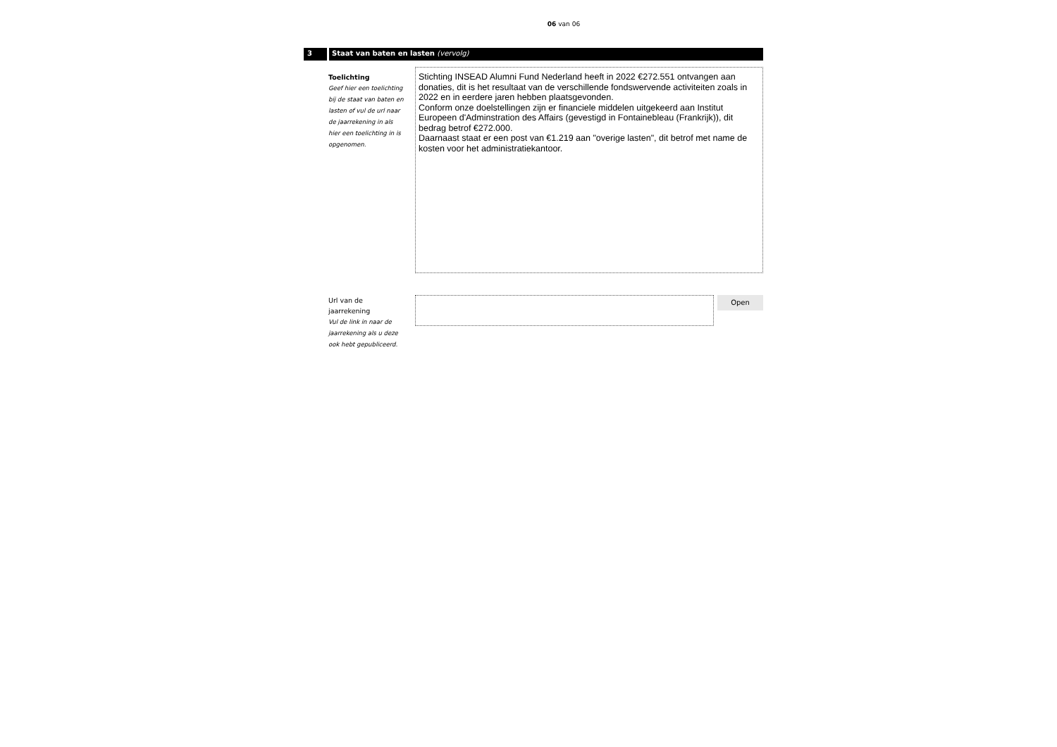06 van 06
3 Staat van baten en lasten (vervolg)
Toelichting
Geef hier een toelichting bij de staat van baten en lasten of vul de url naar de jaarrekening in als hier een toelichting in is opgenomen.
Stichting INSEAD Alumni Fund Nederland heeft in 2022 €272.551 ontvangen aan donaties, dit is het resultaat van de verschillende fondswervende activiteiten zoals in 2022 en in eerdere jaren hebben plaatsgevonden.
Conform onze doelstellingen zijn er financiele middelen uitgekeerd aan Institut Europeen d'Adminstration des Affairs (gevestigd in Fontainebleau (Frankrijk)), dit bedrag betrof €272.000.
Daarnaast staat er een post van €1.219 aan "overige lasten", dit betrof met name de kosten voor het administratiekantoor.
Url van de jaarrekening
Vul de link in naar de jaarrekening als u deze ook hebt gepubliceerd.
Open